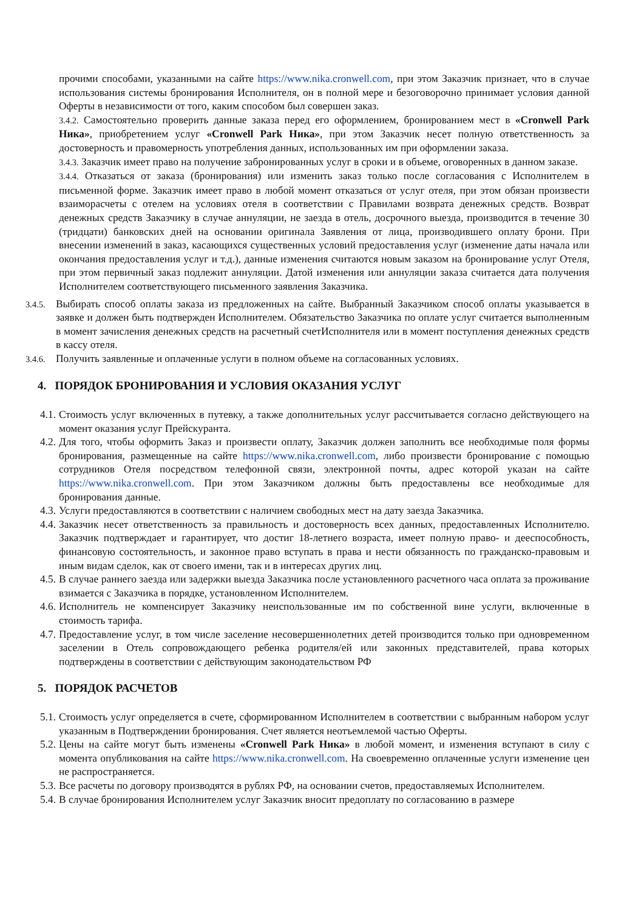прочими способами, указанными на сайте https://www.nika.cronwell.com, при этом Заказчик признает, что в случае использования системы бронирования Исполнителя, он в полной мере и безоговорочно принимает условия данной Оферты в независимости от того, каким способом был совершен заказ.
3.4.2. Самостоятельно проверить данные заказа перед его оформлением, бронированием мест в «Cronwell Park Ника», приобретением услуг «Cronwell Park Ника», при этом Заказчик несет полную ответственность за достоверность и правомерность употребления данных, использованных им при оформлении заказа.
3.4.3. Заказчик имеет право на получение забронированных услуг в сроки и в объеме, оговоренных в данном заказе.
3.4.4. Отказаться от заказа (бронирования) или изменить заказ только после согласования с Исполнителем в письменной форме. Заказчик имеет право в любой момент отказаться от услуг отеля, при этом обязан произвести взаиморасчеты с отелем на условиях отеля в соответствии с Правилами возврата денежных средств. Возврат денежных средств Заказчику в случае аннуляции, не заезда в отель, досрочного выезда, производится в течение 30 (тридцати) банковских дней на основании оригинала Заявления от лица, производившего оплату брони. При внесении изменений в заказ, касающихся существенных условий предоставления услуг (изменение даты начала или окончания предоставления услуг и т.д.), данные изменения считаются новым заказом на бронирование услуг Отеля, при этом первичный заказ подлежит аннуляции. Датой изменения или аннуляции заказа считается дата получения Исполнителем соответствующего письменного заявления Заказчика.
3.4.5.
Выбирать способ оплаты заказа из предложенных на сайте. Выбранный Заказчиком способ оплаты указывается в заявке и должен быть подтвержден Исполнителем. Обязательство Заказчика по оплате услуг считается выполненным в момент зачисления денежных средств на расчетный счетИсполнителя или в момент поступления денежных средств в кассу отеля.
3.4.6.
Получить заявленные и оплаченные услуги в полном объеме на согласованных условиях.
4. ПОРЯДОК БРОНИРОВАНИЯ И УСЛОВИЯ ОКАЗАНИЯ УСЛУГ
4.1. Стоимость услуг включенных в путевку, а также дополнительных услуг рассчитывается согласно действующего на момент оказания услуг Прейскуранта.
4.2. Для того, чтобы оформить Заказ и произвести оплату, Заказчик должен заполнить все необходимые поля формы бронирования, размещенные на сайте https://www.nika.cronwell.com, либо произвести бронирование с помощью сотрудников Отеля посредством телефонной связи, электронной почты, адрес которой указан на сайте https://www.nika.cronwell.com. При этом Заказчиком должны быть предоставлены все необходимые для бронирования данные.
4.3. Услуги предоставляются в соответствии с наличием свободных мест на дату заезда Заказчика.
4.4. Заказчик несет ответственность за правильность и достоверность всех данных, предоставленных Исполнителю. Заказчик подтверждает и гарантирует, что достиг 18-летнего возраста, имеет полную право- и дееспособность, финансовую состоятельность, и законное право вступать в права и нести обязанность по гражданско-правовым и иным видам сделок, как от своего имени, так и в интересах других лиц.
4.5. В случае раннего заезда или задержки выезда Заказчика после установленного расчетного часа оплата за проживание взимается с Заказчика в порядке, установленном Исполнителем.
4.6. Исполнитель не компенсирует Заказчику неиспользованные им по собственной вине услуги, включенные в стоимость тарифа.
4.7. Предоставление услуг, в том числе заселение несовершеннолетних детей производится только при одновременном заселении в Отель сопровождающего ребенка родителя/ей или законных представителей, права которых подтверждены в соответствии с действующим законодательством РФ
5. ПОРЯДОК РАСЧЕТОВ
5.1. Стоимость услуг определяется в счете, сформированном Исполнителем в соответствии с выбранным набором услуг указанным в Подтверждении бронирования. Счет является неотъемлемой частью Оферты.
5.2. Цены на сайте могут быть изменены «Cronwell Park Ника» в любой момент, и изменения вступают в силу с момента опубликования на сайте https://www.nika.cronwell.com. На своевременно оплаченные услуги изменение цен не распространяется.
5.3. Все расчеты по договору производятся в рублях РФ, на основании счетов, предоставляемых Исполнителем.
5.4. В случае бронирования Исполнителем услуг Заказчик вносит предоплату по согласованию в размере